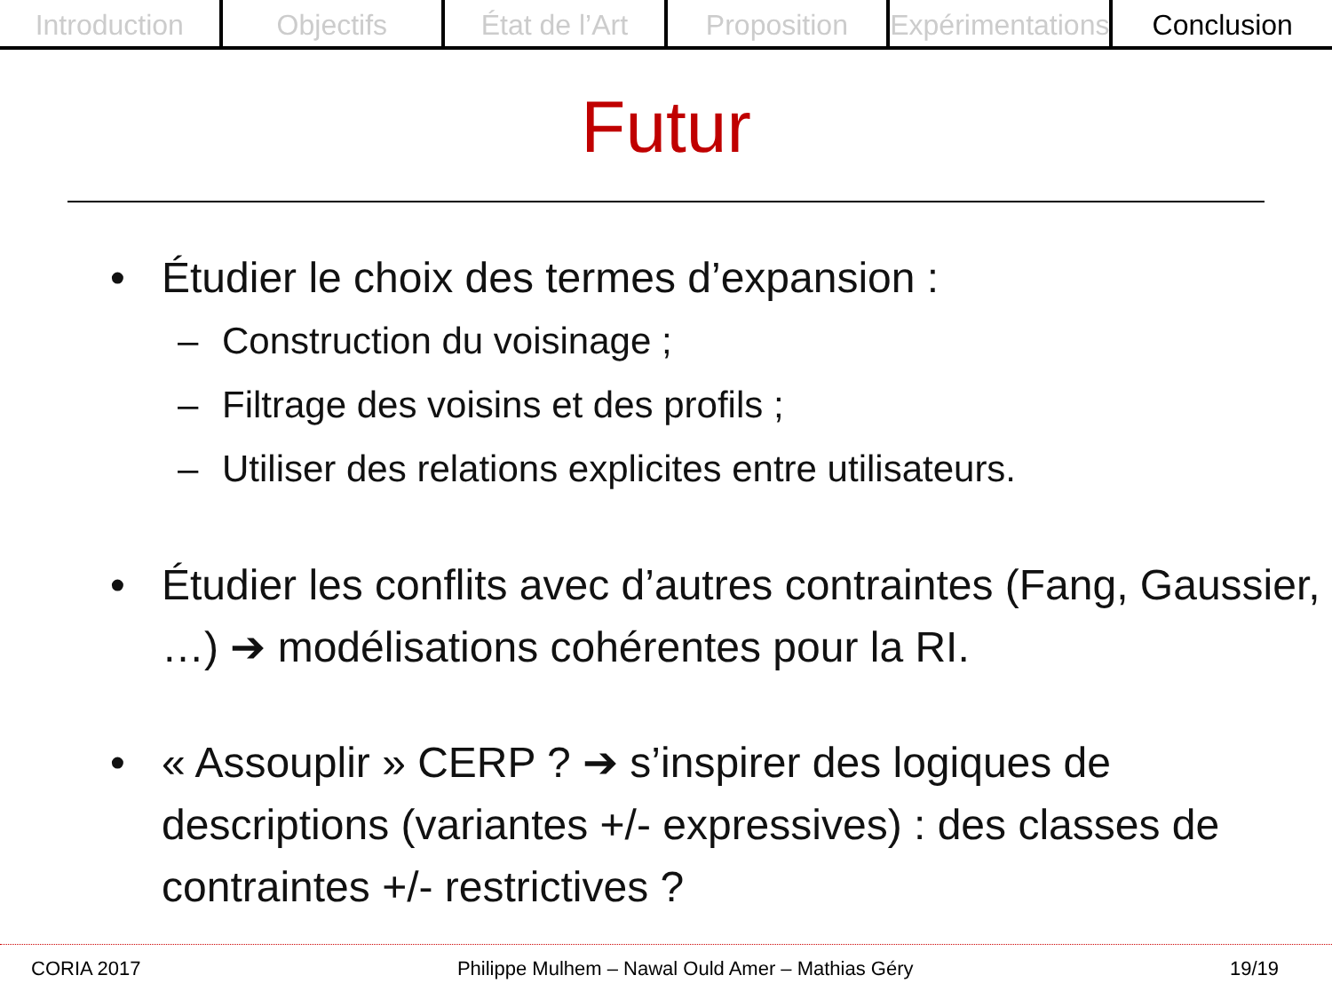Introduction Objectifs État de l’Art Proposition Expérimentations Conclusion
Futur
• Étudier le choix des termes d’expansion :
– Construction du voisinage ;
– Filtrage des voisins et des profils ;
– Utiliser des relations explicites entre utilisateurs.
• Étudier les conflits avec d’autres contraintes (Fang, Gaussier, …) ➔ modélisations cohérentes pour la RI.
• « Assouplir » CERP ? ➔ s’inspirer des logiques de descriptions (variantes +/- expressives) : des classes de contraintes +/- restrictives ?
CORIA 2017 Philippe Mulhem – Nawal Ould Amer – Mathias Géry 19/19